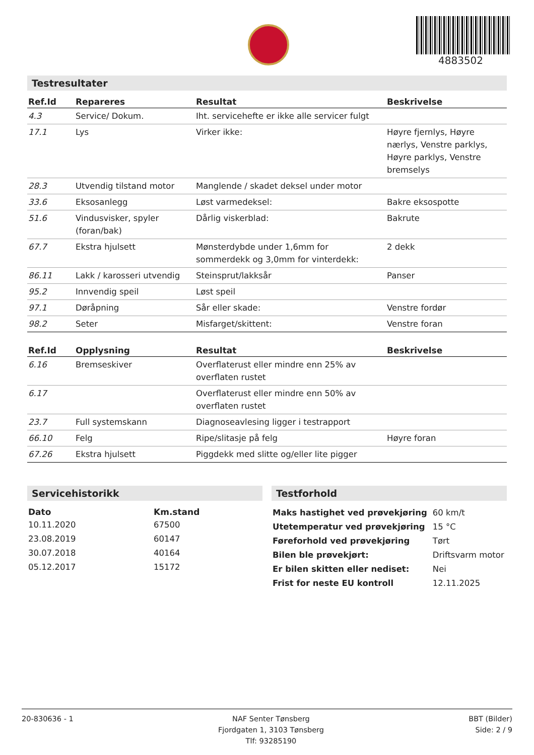4883502
Testresultater
| Ref.Id | Repareres | Resultat | Beskrivelse |
| --- | --- | --- | --- |
| 4.3 | Service/ Dokum. | Iht. servicehefte er ikke alle servicer fulgt | |
| 17.1 | Lys | Virker ikke: | Høyre fjernlys, Høyre nærlys, Venstre parklys, Høyre parklys, Venstre bremselys |
| 28.3 | Utvendig tilstand motor | Manglende / skadet deksel under motor | |
| 33.6 | Eksosanlegg | Løst varmedeksel: | Bakre eksospotte |
| 51.6 | Vindusvisker, spyler (foran/bak) | Dårlig viskerblad: | Bakrute |
| 67.7 | Ekstra hjulsett | Mønsterdybde under 1,6mm for sommerdekk og 3,0mm for vinterdekk: | 2 dekk |
| 86.11 | Lakk / karosseri utvendig | Steinsprut/lakksår | Panser |
| 95.2 | Innvendig speil | Løst speil | |
| 97.1 | Døråpning | Sår eller skade: | Venstre fordør |
| 98.2 | Seter | Misfarget/skittent: | Venstre foran |
| Ref.Id | Opplysning | Resultat | Beskrivelse |
| --- | --- | --- | --- |
| 6.16 | Bremseskiver | Overflaterust eller mindre enn 25% av overflaten rustet | |
| 6.17 | | Overflaterust eller mindre enn 50% av overflaten rustet | |
| 23.7 | Full systemskann | Diagnoseavlesing ligger i testrapport | |
| 66.10 | Felg | Ripe/slitasje på felg | Høyre foran |
| 67.26 | Ekstra hjulsett | Piggdekk med slitte og/eller lite pigger | |
Servicehistorikk
| Dato | Km.stand |
| --- | --- |
| 10.11.2020 | 67500 |
| 23.08.2019 | 60147 |
| 30.07.2018 | 40164 |
| 05.12.2017 | 15172 |
Testforhold
| Maks hastighet ved prøvekjøring | 60 km/t |
| Utetemperatur ved prøvekjøring | 15 °C |
| Føreforhold ved prøvekjøring | Tørt |
| Bilen ble prøvekjørt: | Driftsvarm motor |
| Er bilen skitten eller nediset: | Nei |
| Frist for neste EU kontroll | 12.11.2025 |
20-830636 - 1 NAF Senter Tønsberg
Fjordgaten 1, 3103 Tønsberg
Tlf: 93285190
BBT (Bilder)
Side: 2 / 9